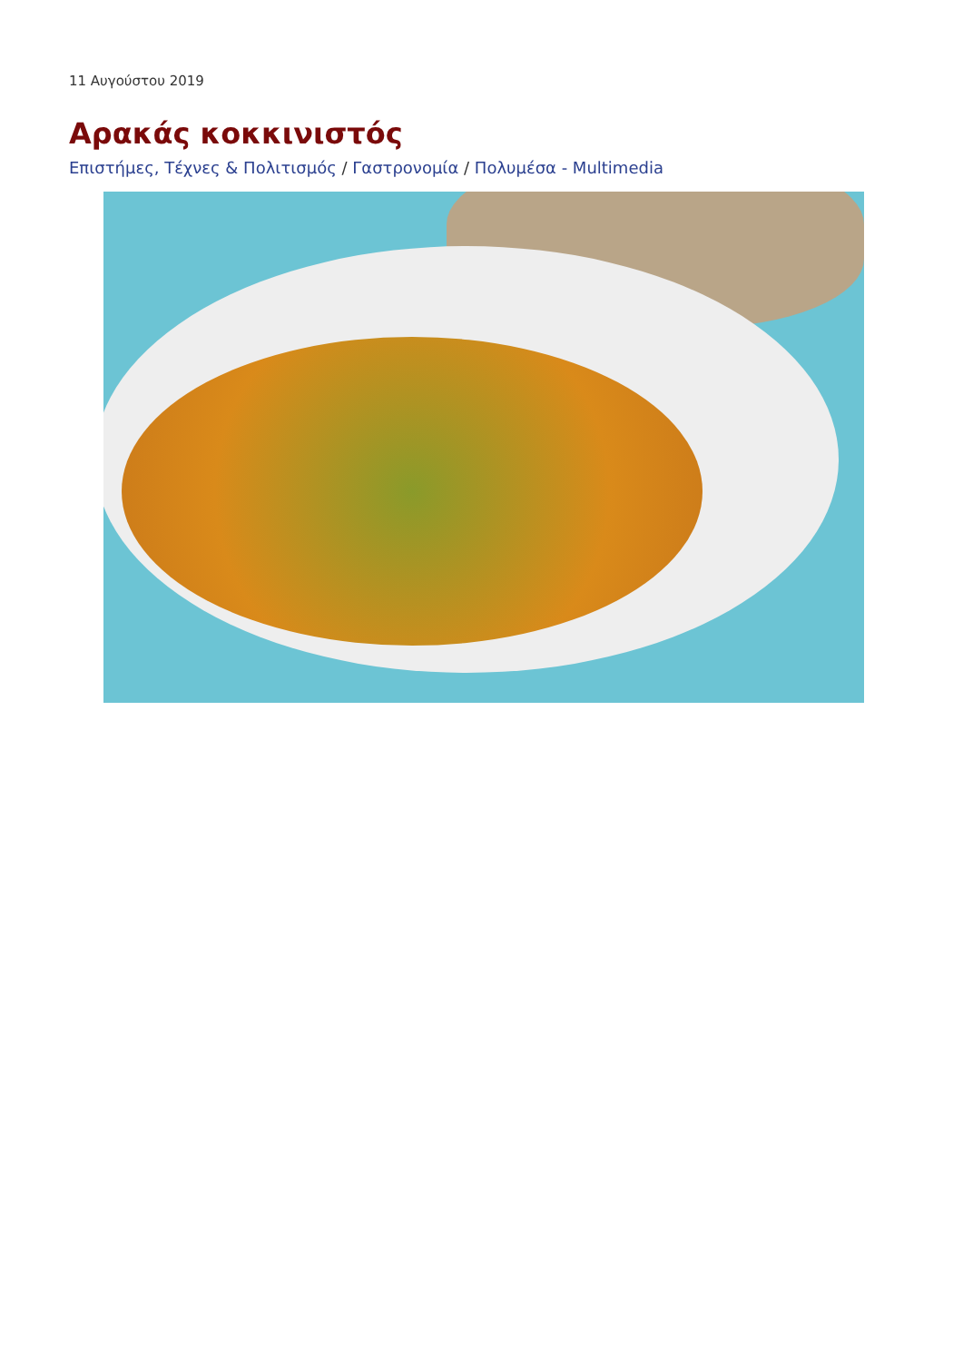11 Αυγούστου 2019
Αρακάς κοκκινιστός
Επιστήμες, Τέχνες & Πολιτισμός / Γαστρονομία / Πολυμέσα - Multimedia